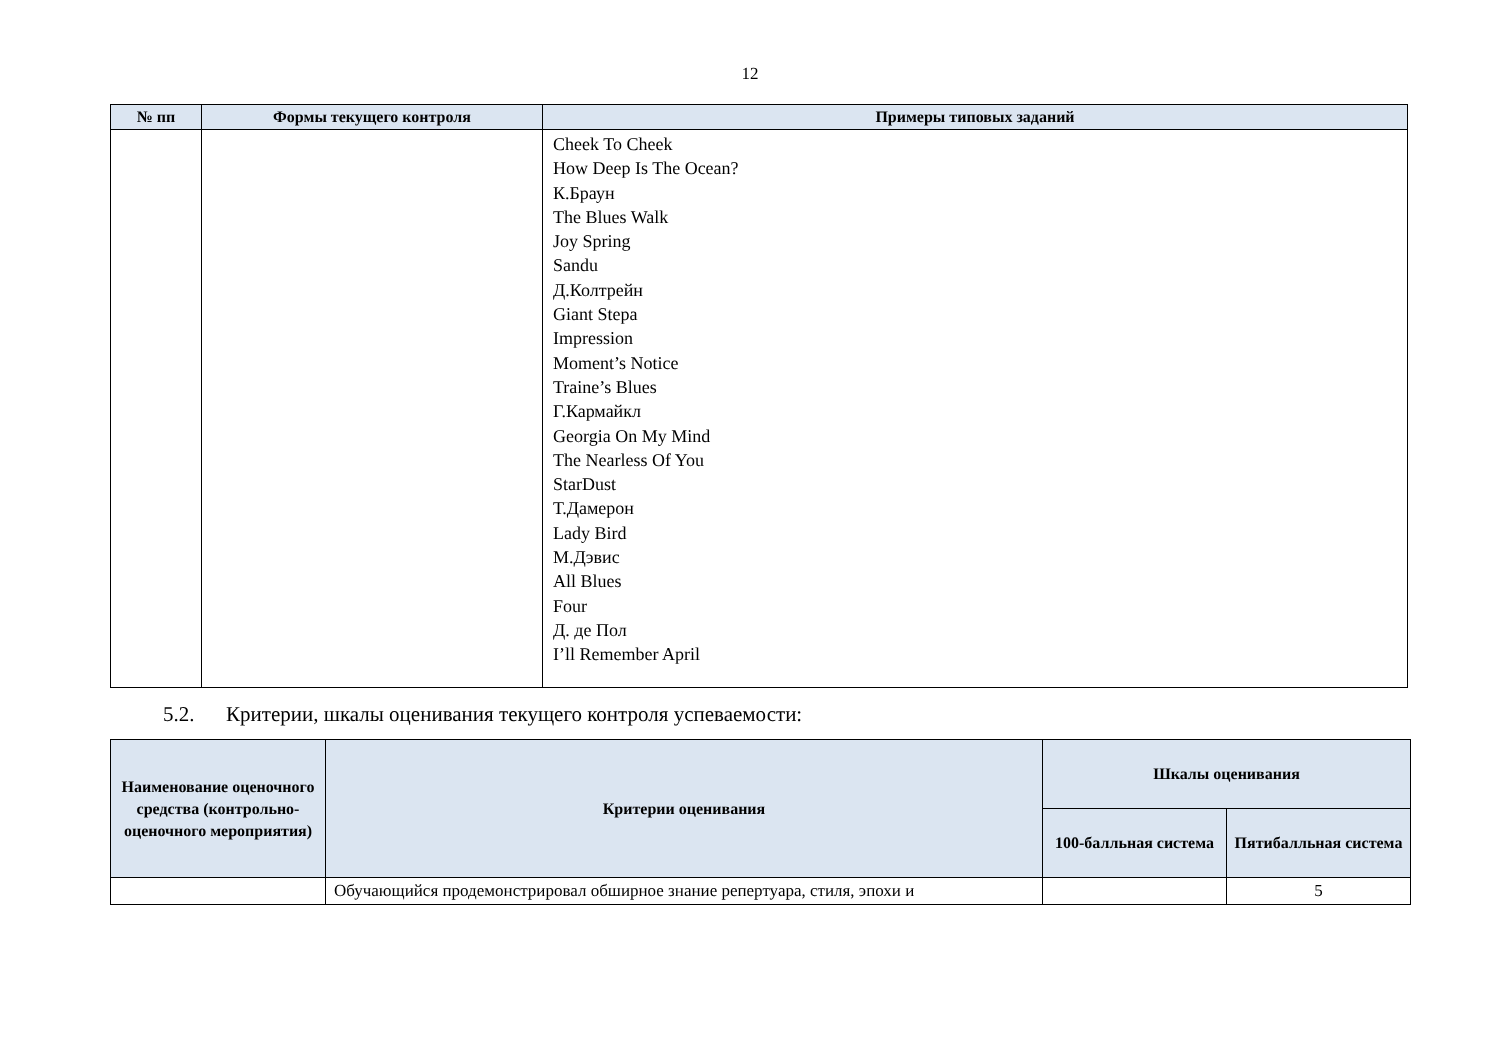12
| № пп | Формы текущего контроля | Примеры типовых заданий |
| --- | --- | --- |
| | | Cheek To Cheek How Deep Is The Ocean? К.Браун The Blues Walk Joy Spring Sandu Д.Колтрейн Giant Stepa Impression Moment’s Notice Traine’s Blues Г.Кармайкл Georgia On My Mind The Nearless Of You StarDust Т.Дамерон Lady Bird М.Дэвис All Blues Four Д. де Пол I’ll Remember April |
5.2. Критерии, шкалы оценивания текущего контроля успеваемости:
| Наименование оценочного средства (контрольно-оценочного мероприятия) | Критерии оценивания | Шкалы оценивания | |
| --- | --- | --- | --- |
| | | 100-балльная система | Пятибалльная система |
| | Обучающийся продемонстрировал обширное знание репертуара, стиля, эпохи и | | 5 |